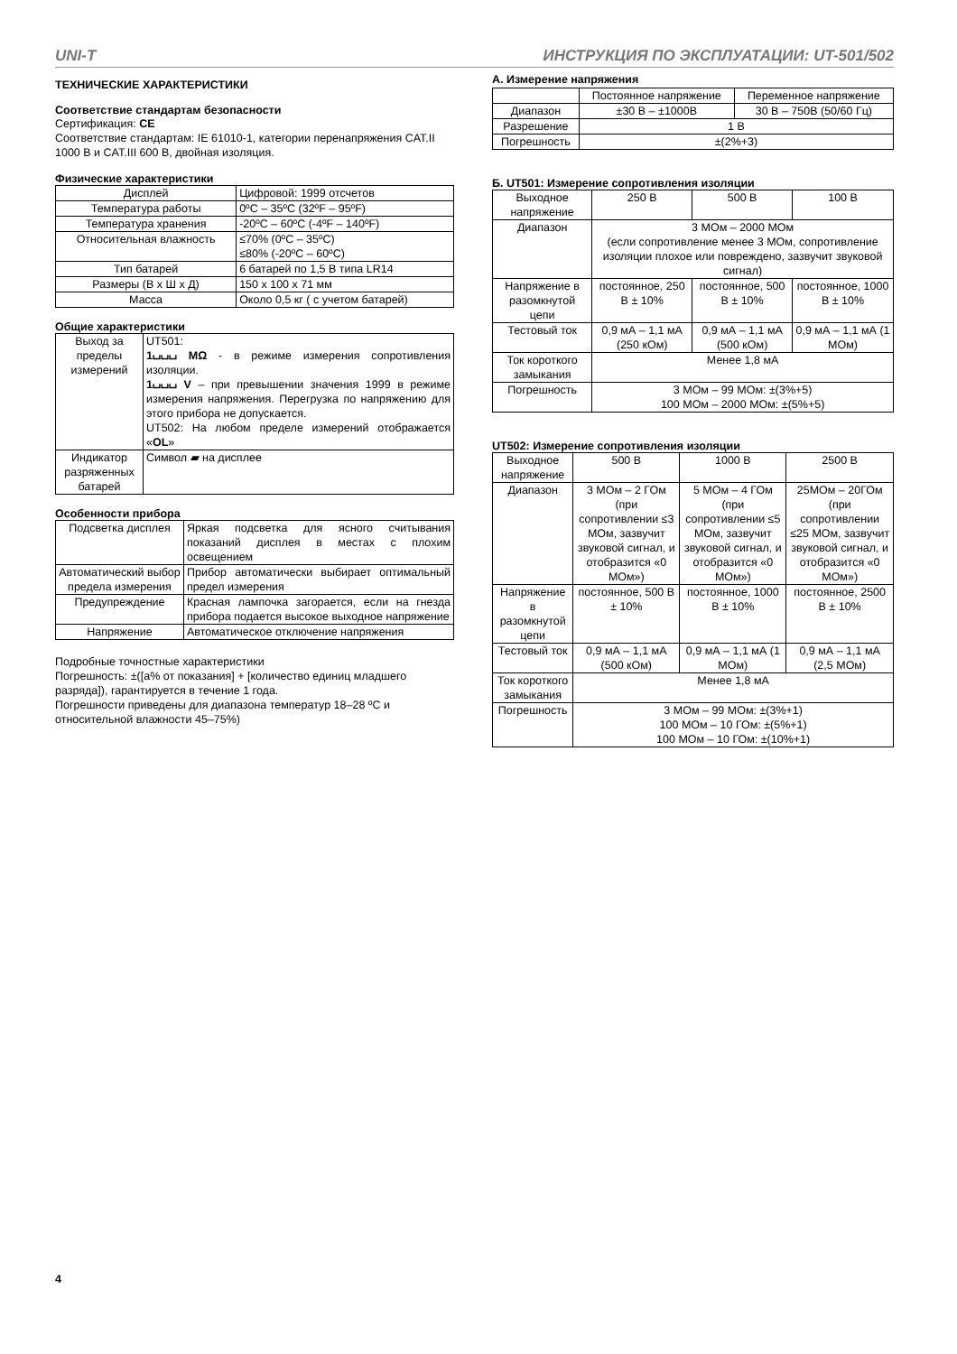UNI-T ИНСТРУКЦИЯ ПО ЭКСПЛУАТАЦИИ: UT-501/502
ТЕХНИЧЕСКИЕ ХАРАКТЕРИСТИКИ
Соответствие стандартам безопасности
Сертификация: CE
Соответствие стандартам: IE 61010-1, категории перенапряжения CAT.II 1000 В и CAT.III 600 В, двойная изоляция.
Физические характеристики
| Дисплей | Цифровой: 1999 отсчетов |
| Температура работы | 0ºC – 35ºC (32ºF – 95ºF) |
| Температура хранения | -20ºC – 60ºC (-4ºF – 140ºF) |
| Относительная влажность | ≤70% (0ºC – 35ºC) ≤80% (-20ºC – 60ºC) |
| Тип батарей | 6 батарей по 1,5 В типа LR14 |
| Размеры (В х Ш х Д) | 150 х 100 х 71 мм |
| Масса | Около 0,5 кг ( с учетом батарей) |
Общие характеристики
| Выход за пределы измерений | UT501: 1⌴⌴⌴ MΩ - в режиме измерения сопротивления изоляции. 1⌴⌴⌴ V – при превышении значения 1999 в режиме измерения напряжения. Перегрузка по напряжению для этого прибора не допускается. UT502: На любом пределе измерений отображается « OL » |
| Индикатор разряженных батарей | Символ ▰ на дисплее |
Особенности прибора
| Подсветка дисплея | Яркая подсветка для ясного считывания показаний дисплея в местах с плохим освещением |
| Автоматический выбор предела измерения | Прибор автоматически выбирает оптимальный предел измерения |
| Предупреждение | Красная лампочка загорается, если на гнезда прибора подается высокое выходное напряжение |
| Напряжение | Автоматическое отключение напряжения |
Подробные точностные характеристики
Погрешность: ±([a% от показания] + [количество единиц младшего разряда]), гарантируется в течение 1 года.
Погрешности приведены для диапазона температур 18–28 ºC и относительной влажности 45–75%)
А. Измерение напряжения
| | Постоянное напряжение | Переменное напряжение |
| Диапазон | ±30 В – ±1000В | 30 В – 750В (50/60 Гц) |
| Разрешение | 1 В | |
| Погрешность | ±(2%+3) | |
Б. UT501: Измерение сопротивления изоляции
| Выходное напряжение | 250 В | 500 В | 100 В |
| Диапазон | 3 МОм – 2000 МОм (если сопротивление менее 3 МОм, сопротивление изоляции плохое или повреждено, зазвучит звуковой сигнал) | | |
| Напряжение в разомкнутой цепи | постоянное, 250 В ± 10% | постоянное, 500 В ± 10% | постоянное, 1000 В ± 10% |
| Тестовый ток | 0,9 мА – 1,1 мА (250 кОм) | 0,9 мА – 1,1 мА (500 кОм) | 0,9 мА – 1,1 мА (1 МОм) |
| Ток короткого замыкания | Менее 1,8 мА | | |
| Погрешность | 3 МОм – 99 МОм: ±(3%+5) 100 МОм – 2000 МОм: ±(5%+5) | | |
UT502: Измерение сопротивления изоляции
| Выходное напряжение | 500 В | 1000 В | 2500 В |
| Диапазон | 3 МОм – 2 ГОм (при сопротивлении ≤3 МОм, зазвучит звуковой сигнал, и отобразится «0 МОм») | 5 МОм – 4 ГОм (при сопротивлении ≤5 МОм, зазвучит звуковой сигнал, и отобразится «0 МОм») | 25МОм – 20ГОм (при сопротивлении ≤25 МОм, зазвучит звуковой сигнал, и отобразится «0 МОм») |
| Напряжение в разомкнутой цепи | постоянное, 500 В ± 10% | постоянное, 1000 В ± 10% | постоянное, 2500 В ± 10% |
| Тестовый ток | 0,9 мА – 1,1 мА (500 кОм) | 0,9 мА – 1,1 мА (1 МОм) | 0,9 мА – 1,1 мА (2,5 МОм) |
| Ток короткого замыкания | Менее 1,8 мА | | |
| Погрешность | 3 МОм – 99 МОм: ±(3%+1) 100 МОм – 10 ГОм: ±(5%+1) 100 МОм – 10 ГОм: ±(10%+1) | | |
4